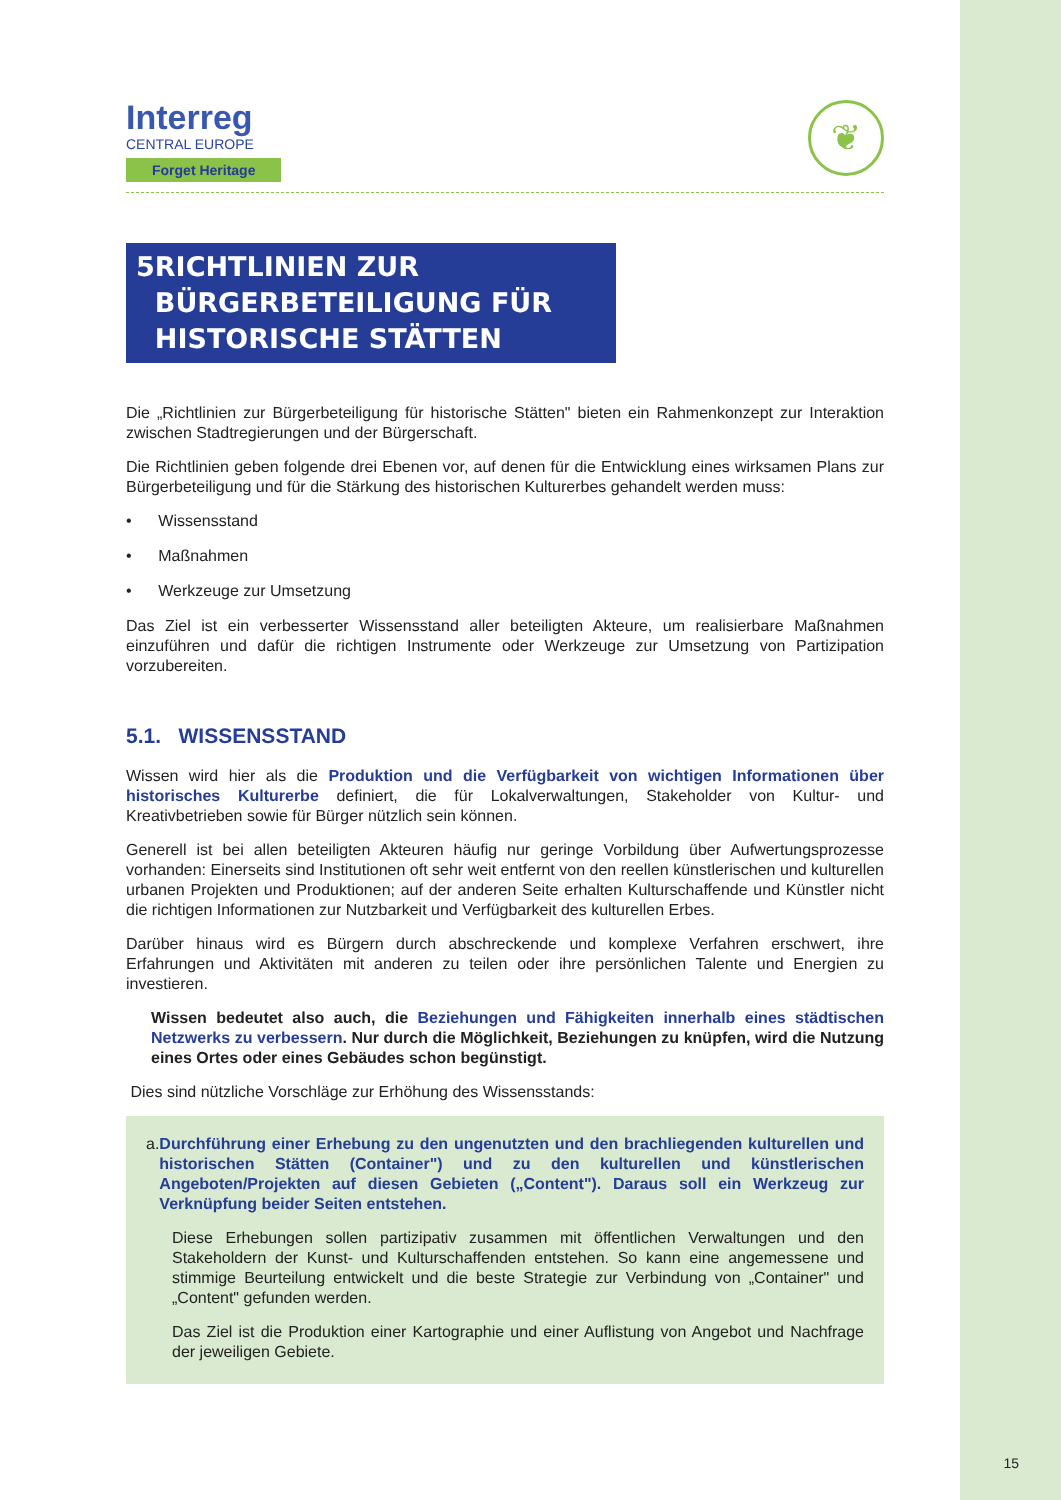Interreg
CENTRAL EUROPE
Forget Heritage
❦
5 RICHTLINIEN ZUR BÜRGERBETEILIGUNG FÜR HISTORISCHE STÄTTEN
Die „Richtlinien zur Bürgerbeteiligung für historische Stätten" bieten ein Rahmenkonzept zur Interaktion zwischen Stadtregierungen und der Bürgerschaft.
Die Richtlinien geben folgende drei Ebenen vor, auf denen für die Entwicklung eines wirksamen Plans zur Bürgerbeteiligung und für die Stärkung des historischen Kulturerbes gehandelt werden muss:
• Wissensstand
• Maßnahmen
• Werkzeuge zur Umsetzung
Das Ziel ist ein verbesserter Wissensstand aller beteiligten Akteure, um realisierbare Maßnahmen einzuführen und dafür die richtigen Instrumente oder Werkzeuge zur Umsetzung von Partizipation vorzubereiten.
5.1. WISSENSSTAND
Wissen wird hier als die Produktion und die Verfügbarkeit von wichtigen Informationen über historisches Kulturerbe definiert, die für Lokalverwaltungen, Stakeholder von Kultur- und Kreativbetrieben sowie für Bürger nützlich sein können.
Generell ist bei allen beteiligten Akteuren häufig nur geringe Vorbildung über Aufwertungsprozesse vorhanden: Einerseits sind Institutionen oft sehr weit entfernt von den reellen künstlerischen und kulturellen urbanen Projekten und Produktionen; auf der anderen Seite erhalten Kulturschaffende und Künstler nicht die richtigen Informationen zur Nutzbarkeit und Verfügbarkeit des kulturellen Erbes.
Darüber hinaus wird es Bürgern durch abschreckende und komplexe Verfahren erschwert, ihre Erfahrungen und Aktivitäten mit anderen zu teilen oder ihre persönlichen Talente und Energien zu investieren.
Wissen bedeutet also auch, die Beziehungen und Fähigkeiten innerhalb eines städtischen Netzwerks zu verbessern. Nur durch die Möglichkeit, Beziehungen zu knüpfen, wird die Nutzung eines Ortes oder eines Gebäudes schon begünstigt.
Dies sind nützliche Vorschläge zur Erhöhung des Wissensstands:
a. Durchführung einer Erhebung zu den ungenutzten und den brachliegenden kulturellen und historischen Stätten (Container") und zu den kulturellen und künstlerischen Angeboten/Projekten auf diesen Gebieten („Content"). Daraus soll ein Werkzeug zur Verknüpfung beider Seiten entstehen.
Diese Erhebungen sollen partizipativ zusammen mit öffentlichen Verwaltungen und den Stakeholdern der Kunst- und Kulturschaffenden entstehen. So kann eine angemessene und stimmige Beurteilung entwickelt und die beste Strategie zur Verbindung von „Container" und „Content" gefunden werden.
Das Ziel ist die Produktion einer Kartographie und einer Auflistung von Angebot und Nachfrage der jeweiligen Gebiete.
15